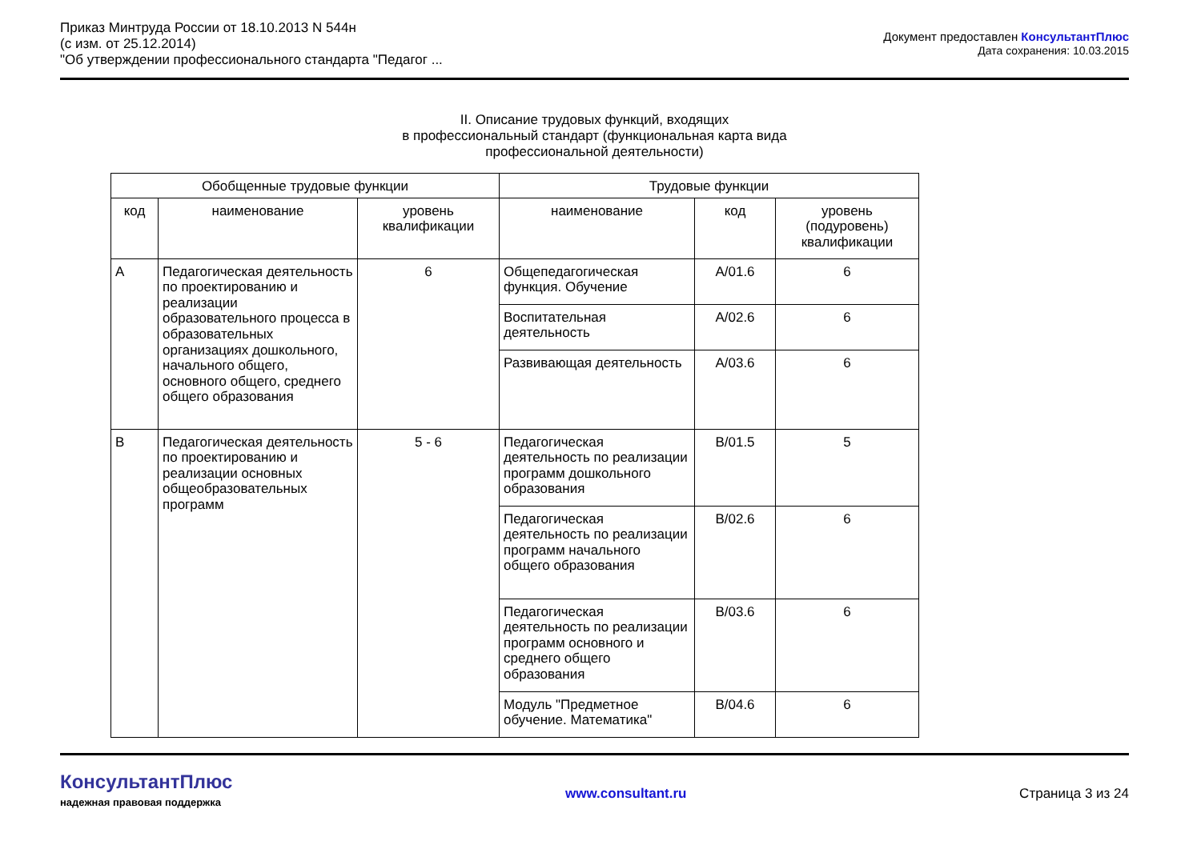Приказ Минтруда России от 18.10.2013 N 544н
(с изм. от 25.12.2014)
"Об утверждении профессионального стандарта "Педагог ...
Документ предоставлен КонсультантПлюс
Дата сохранения: 10.03.2015
II. Описание трудовых функций, входящих
в профессиональный стандарт (функциональная карта вида
профессиональной деятельности)
| Обобщенные трудовые функции | | | Трудовые функции | | |
| --- | --- | --- | --- | --- | --- |
| код | наименование | уровень квалификации | наименование | код | уровень (подуровень) квалификации |
| A | Педагогическая деятельность по проектированию и реализации образовательного процесса в образовательных организациях дошкольного, начального общего, основного общего, среднего общего образования | 6 | Общепедагогическая функция. Обучение | A/01.6 | 6 |
| | | | Воспитательная деятельность | A/02.6 | 6 |
| | | | Развивающая деятельность | A/03.6 | 6 |
| B | Педагогическая деятельность по проектированию и реализации основных общеобразовательных программ | 5 - 6 | Педагогическая деятельность по реализации программ дошкольного образования | B/01.5 | 5 |
| | | | Педагогическая деятельность по реализации программ начального общего образования | B/02.6 | 6 |
| | | | Педагогическая деятельность по реализации программ основного и среднего общего образования | B/03.6 | 6 |
| | | | Модуль "Предметное обучение. Математика" | B/04.6 | 6 |
КонсультантПлюс
надежная правовая поддержка
www.consultant.ru Страница 3 из 24